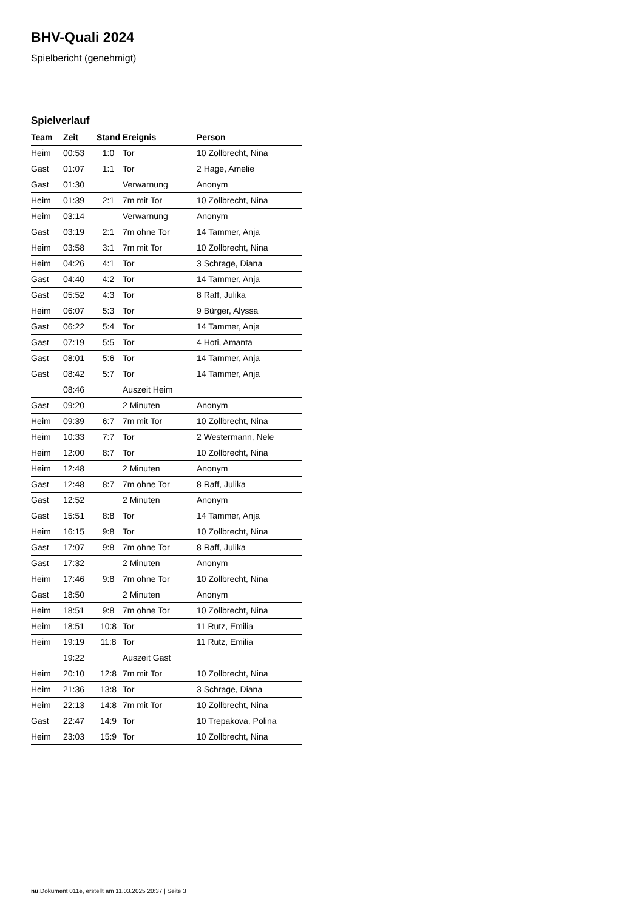BHV-Quali 2024
Spielbericht (genehmigt)
Spielverlauf
| Team | Zeit | Stand | Ereignis | Person |
| --- | --- | --- | --- | --- |
| Heim | 00:53 | 1:0 | Tor | 10 Zollbrecht, Nina |
| Gast | 01:07 | 1:1 | Tor | 2 Hage, Amelie |
| Gast | 01:30 | | Verwarnung | Anonym |
| Heim | 01:39 | 2:1 | 7m mit Tor | 10 Zollbrecht, Nina |
| Heim | 03:14 | | Verwarnung | Anonym |
| Gast | 03:19 | 2:1 | 7m ohne Tor | 14 Tammer, Anja |
| Heim | 03:58 | 3:1 | 7m mit Tor | 10 Zollbrecht, Nina |
| Heim | 04:26 | 4:1 | Tor | 3 Schrage, Diana |
| Gast | 04:40 | 4:2 | Tor | 14 Tammer, Anja |
| Gast | 05:52 | 4:3 | Tor | 8 Raff, Julika |
| Heim | 06:07 | 5:3 | Tor | 9 Bürger, Alyssa |
| Gast | 06:22 | 5:4 | Tor | 14 Tammer, Anja |
| Gast | 07:19 | 5:5 | Tor | 4 Hoti, Amanta |
| Gast | 08:01 | 5:6 | Tor | 14 Tammer, Anja |
| Gast | 08:42 | 5:7 | Tor | 14 Tammer, Anja |
| | 08:46 | | Auszeit Heim | |
| Gast | 09:20 | | 2 Minuten | Anonym |
| Heim | 09:39 | 6:7 | 7m mit Tor | 10 Zollbrecht, Nina |
| Heim | 10:33 | 7:7 | Tor | 2 Westermann, Nele |
| Heim | 12:00 | 8:7 | Tor | 10 Zollbrecht, Nina |
| Heim | 12:48 | | 2 Minuten | Anonym |
| Gast | 12:48 | 8:7 | 7m ohne Tor | 8 Raff, Julika |
| Gast | 12:52 | | 2 Minuten | Anonym |
| Gast | 15:51 | 8:8 | Tor | 14 Tammer, Anja |
| Heim | 16:15 | 9:8 | Tor | 10 Zollbrecht, Nina |
| Gast | 17:07 | 9:8 | 7m ohne Tor | 8 Raff, Julika |
| Gast | 17:32 | | 2 Minuten | Anonym |
| Heim | 17:46 | 9:8 | 7m ohne Tor | 10 Zollbrecht, Nina |
| Gast | 18:50 | | 2 Minuten | Anonym |
| Heim | 18:51 | 9:8 | 7m ohne Tor | 10 Zollbrecht, Nina |
| Heim | 18:51 | 10:8 | Tor | 11 Rutz, Emilia |
| Heim | 19:19 | 11:8 | Tor | 11 Rutz, Emilia |
| | 19:22 | | Auszeit Gast | |
| Heim | 20:10 | 12:8 | 7m mit Tor | 10 Zollbrecht, Nina |
| Heim | 21:36 | 13:8 | Tor | 3 Schrage, Diana |
| Heim | 22:13 | 14:8 | 7m mit Tor | 10 Zollbrecht, Nina |
| Gast | 22:47 | 14:9 | Tor | 10 Trepakova, Polina |
| Heim | 23:03 | 15:9 | Tor | 10 Zollbrecht, Nina |
nu.Dokument 011e, erstellt am 11.03.2025 20:37 | Seite 3